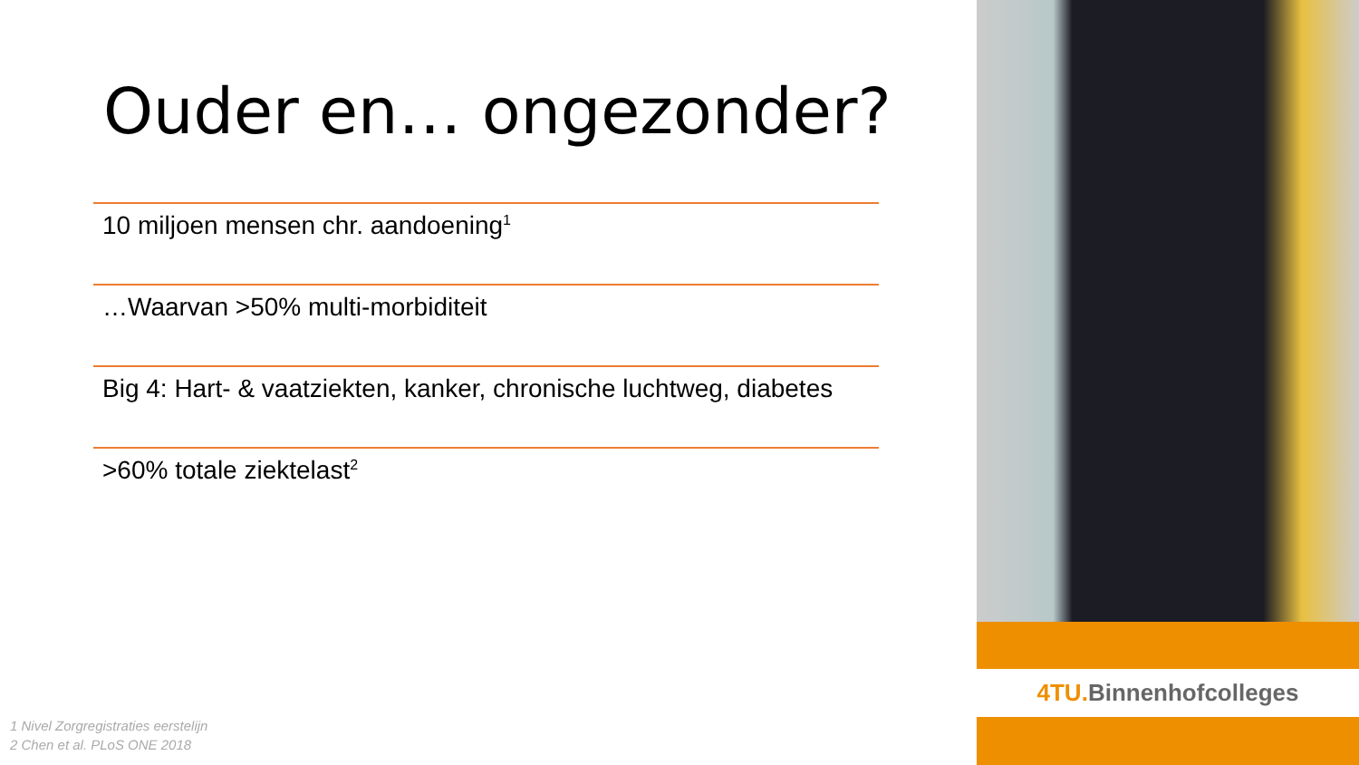Ouder en… ongezonder?
10 miljoen mensen chr. aandoening<sup>1</sup>
…Waarvan >50% multi-morbiditeit
Big 4: Hart- & vaatziekten, kanker, chronische luchtweg, diabetes
>60% totale ziektelast<sup>2</sup>
1 Nivel Zorgregistraties eerstelijn
2 Chen et al. PLoS ONE 2018
4TU. Binnenhofcolleges